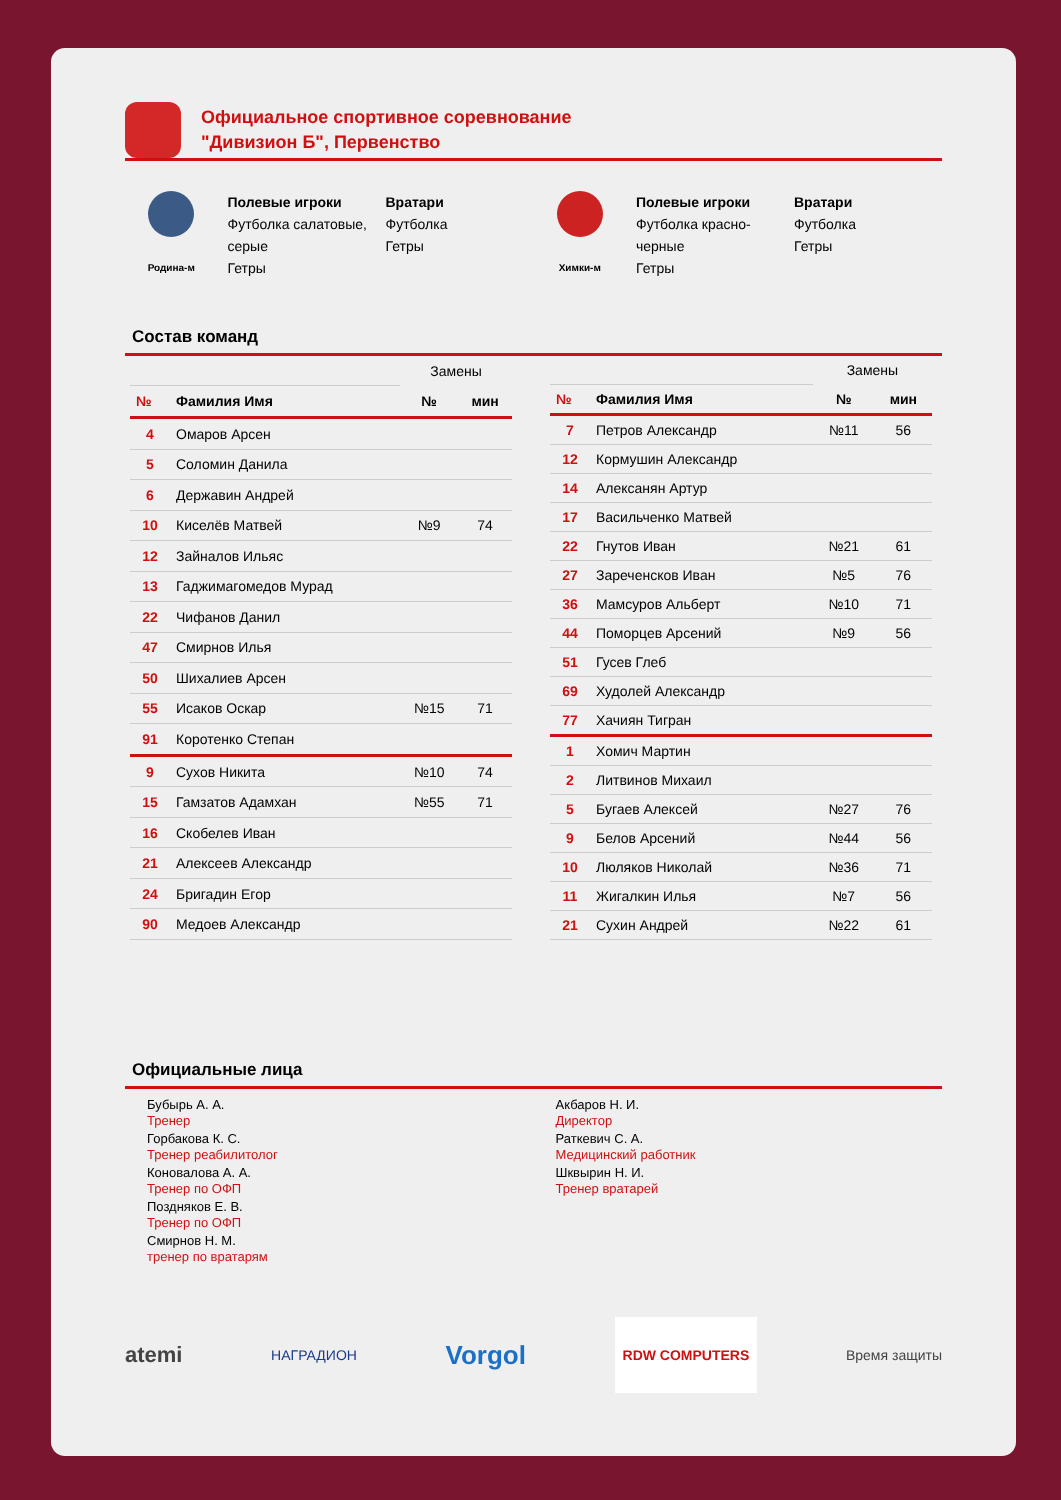Официальное спортивное соревнование
"Дивизион Б", Первенство
Родина-м
Полевые игроки
Футболка салатовые, серые
Гетры
Вратари
Футболка
Гетры
Химки-м
Полевые игроки
Футболка красно-черные
Гетры
Вратари
Футболка
Гетры
Состав команд
| | | Замены | |
| № | Фамилия Имя | № | мин |
| 4 | Омаров Арсен | | |
| 5 | Соломин Данила | | |
| 6 | Державин Андрей | | |
| 10 | Киселёв Матвей | №9 | 74 |
| 12 | Зайналов Ильяс | | |
| 13 | Гаджимагомедов Мурад | | |
| 22 | Чифанов Данил | | |
| 47 | Смирнов Илья | | |
| 50 | Шихалиев Арсен | | |
| 55 | Исаков Оскар | №15 | 71 |
| 91 | Коротенко Степан | | |
| 9 | Сухов Никита | №10 | 74 |
| 15 | Гамзатов Адамхан | №55 | 71 |
| 16 | Скобелев Иван | | |
| 21 | Алексеев Александр | | |
| 24 | Бригадин Егор | | |
| 90 | Медоев Александр | | |
| | | Замены | |
| № | Фамилия Имя | № | мин |
| 7 | Петров Александр | №11 | 56 |
| 12 | Кормушин Александр | | |
| 14 | Алексанян Артур | | |
| 17 | Васильченко Матвей | | |
| 22 | Гнутов Иван | №21 | 61 |
| 27 | Зареченсков Иван | №5 | 76 |
| 36 | Мамсуров Альберт | №10 | 71 |
| 44 | Поморцев Арсений | №9 | 56 |
| 51 | Гусев Глеб | | |
| 69 | Худолей Александр | | |
| 77 | Хачиян Тигран | | |
| 1 | Хомич Мартин | | |
| 2 | Литвинов Михаил | | |
| 5 | Бугаев Алексей | №27 | 76 |
| 9 | Белов Арсений | №44 | 56 |
| 10 | Люляков Николай | №36 | 71 |
| 11 | Жигалкин Илья | №7 | 56 |
| 21 | Сухин Андрей | №22 | 61 |
Официальные лица
Бубырь А. А.
Тренер
Горбакова К. С.
Тренер реабилитолог
Коновалова А. А.
Тренер по ОФП
Поздняков Е. В.
Тренер по ОФП
Смирнов Н. М.
тренер по вратарям
Акбаров Н. И.
Директор
Раткевич С. А.
Медицинский работник
Шквырин Н. И.
Тренер вратарей
atemi НАГРАДИОН Vorgol RDW COMPUTERS Время защиты